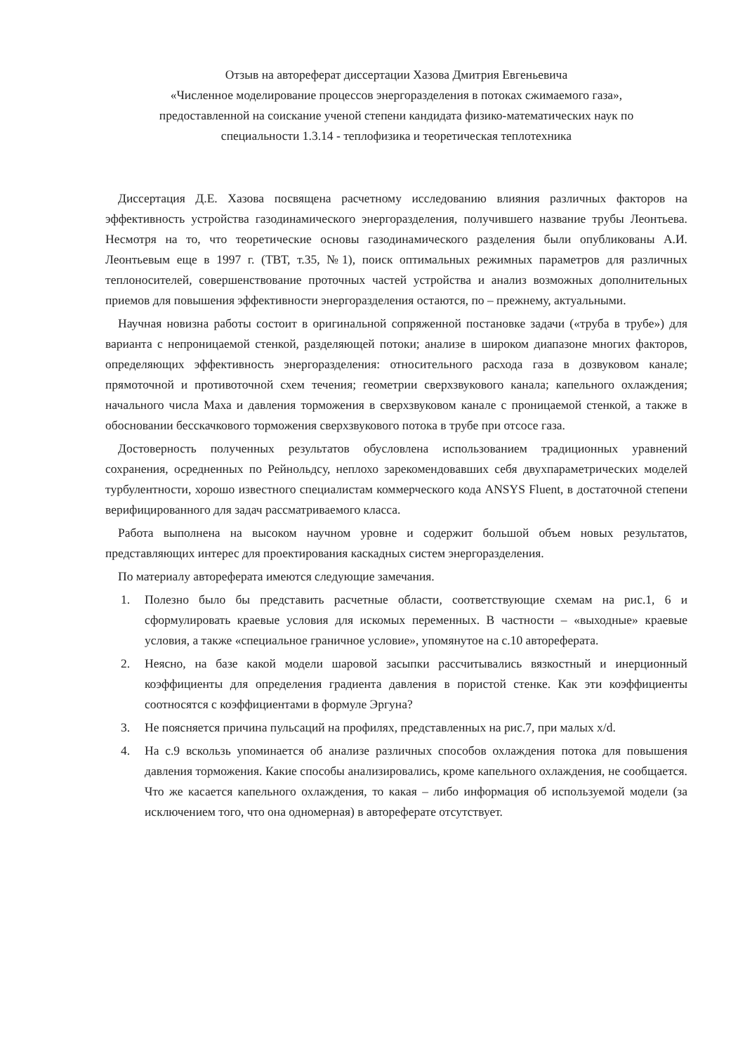Отзыв на автореферат диссертации Хазова Дмитрия Евгеньевича
«Численное моделирование процессов энергоразделения в потоках сжимаемого газа»,
предоставленной на соискание ученой степени кандидата физико-математических наук по
специальности 1.3.14 - теплофизика и теоретическая теплотехника
Диссертация Д.Е. Хазова посвящена расчетному исследованию влияния различных факторов на эффективность устройства газодинамического энергоразделения, получившего название трубы Леонтьева. Несмотря на то, что теоретические основы газодинамического разделения были опубликованы А.И. Леонтьевым еще в 1997 г. (ТВТ, т.35, №1), поиск оптимальных режимных параметров для различных теплоносителей, совершенствование проточных частей устройства и анализ возможных дополнительных приемов для повышения эффективности энергоразделения остаются, по – прежнему, актуальными.
Научная новизна работы состоит в оригинальной сопряженной постановке задачи («труба в трубе») для варианта с непроницаемой стенкой, разделяющей потоки; анализе в широком диапазоне многих факторов, определяющих эффективность энергоразделения: относительного расхода газа в дозвуковом канале; прямоточной и противоточной схем течения; геометрии сверхзвукового канала; капельного охлаждения; начального числа Маха и давления торможения в сверхзвуковом канале с проницаемой стенкой, а также в обосновании бесскачкового торможения сверхзвукового потока в трубе при отсосе газа.
Достоверность полученных результатов обусловлена использованием традиционных уравнений сохранения, осредненных по Рейнольдсу, неплохо зарекомендовавших себя двухпараметрических моделей турбулентности, хорошо известного специалистам коммерческого кода ANSYS Fluent, в достаточной степени верифицированного для задач рассматриваемого класса.
Работа выполнена на высоком научном уровне и содержит большой объем новых результатов, представляющих интерес для проектирования каскадных систем энергоразделения.
По материалу автореферата имеются следующие замечания.
1. Полезно было бы представить расчетные области, соответствующие схемам на рис.1, 6 и сформулировать краевые условия для искомых переменных. В частности – «выходные» краевые условия, а также «специальное граничное условие», упомянутое на с.10 автореферата.
2. Неясно, на базе какой модели шаровой засыпки рассчитывались вязкостный и инерционный коэффициенты для определения градиента давления в пористой стенке. Как эти коэффициенты соотносятся с коэффициентами в формуле Эргуна?
3. Не поясняется причина пульсаций на профилях, представленных на рис.7, при малых x/d.
4. На с.9 вскользь упоминается об анализе различных способов охлаждения потока для повышения давления торможения. Какие способы анализировались, кроме капельного охлаждения, не сообщается. Что же касается капельного охлаждения, то какая – либо информация об используемой модели (за исключением того, что она одномерная) в автореферате отсутствует.